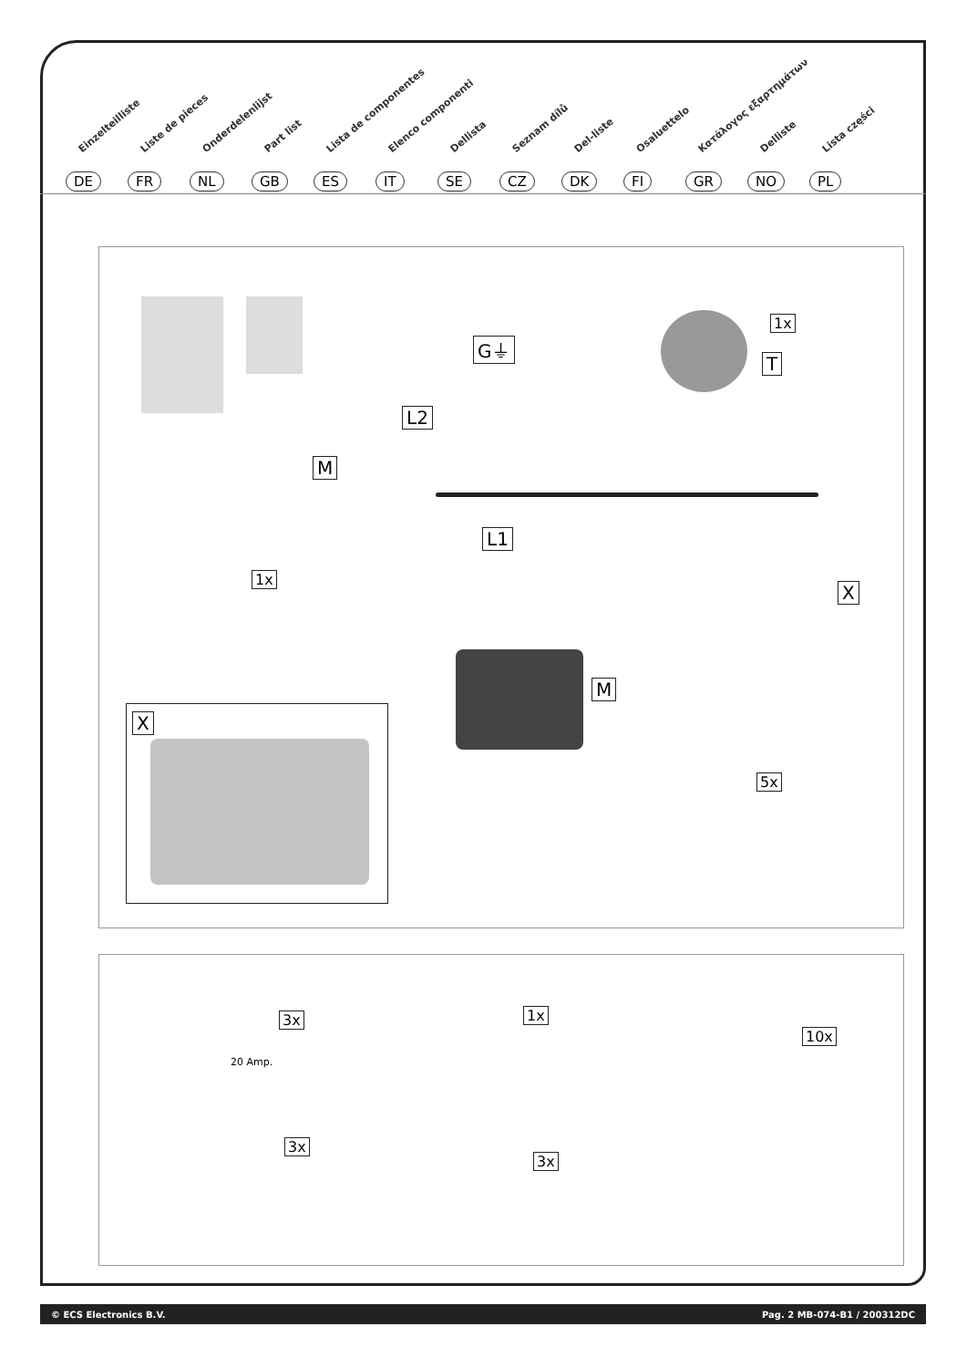Einzelteilliste
DE
Liste de pieces
FR
Onderdelenlijst
NL
Part list
GB
Lista de componentes
ES
Elenco componenti
IT
Dellista
SE
Seznam dílů
CZ
Del-liste
DK
Osaluettelo
FI
Κατάλογος εξαρτημάτων
GR
Delliste
NO
Lista części
PL
G⏚
1x
T
L2
M
L1
1x
X
M
X
5x
3x
20 Amp.
1x
10x
3x
3x
© ECS Electronics B.V. Pag. 2 MB-074-B1 / 200312DC